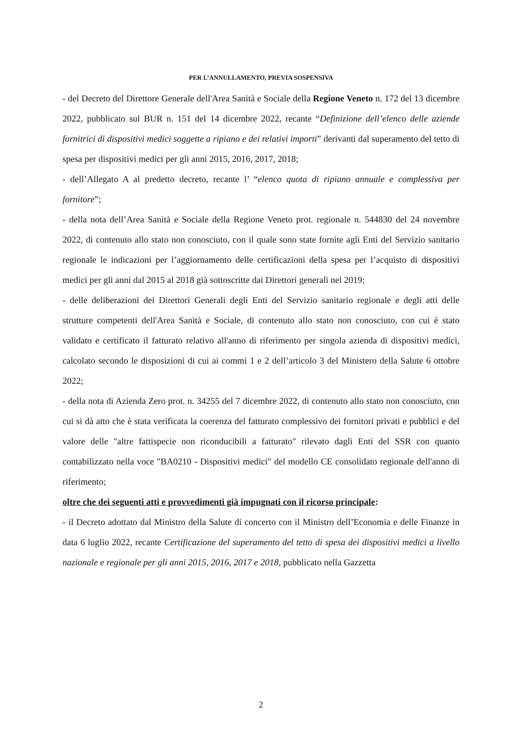PER L’ANNULLAMENTO, PREVIA SOSPENSIVA
- del Decreto del Direttore Generale dell'Area Sanità e Sociale della Regione Veneto n. 172 del 13 dicembre 2022, pubblicato sul BUR n. 151 del 14 dicembre 2022, recante “Definizione dell’elenco delle aziende fornitrici di dispositivi medici soggette a ripiano e dei relativi importi” derivanti dal superamento del tetto di spesa per dispositivi medici per gli anni 2015, 2016, 2017, 2018;
- dell’Allegato A al predetto decreto, recante l’ “elenco quota di ripiano annuale e complessiva per fornitore”;
- della nota dell’Area Sanità e Sociale della Regione Veneto prot. regionale n. 544830 del 24 novembre 2022, di contenuto allo stato non conosciuto, con il quale sono state fornite agli Enti del Servizio sanitario regionale le indicazioni per l’aggiornamento delle certificazioni della spesa per l’acquisto di dispositivi medici per gli anni dal 2015 al 2018 già sottoscritte dai Direttori generali nel 2019;
- delle deliberazioni dei Direttori Generali degli Enti del Servizio sanitario regionale e degli atti delle strutture competenti dell'Area Sanità e Sociale, di contenuto allo stato non conosciuto, con cui è stato validato e certificato il fatturato relativo all'anno di riferimento per singola azienda di dispositivi medici, calcolato secondo le disposizioni di cui ai commi 1 e 2 dell’articolo 3 del Ministero della Salute 6 ottobre 2022;
- della nota di Azienda Zero prot. n. 34255 del 7 dicembre 2022, di contenuto allo stato non conosciuto, con cui si dà atto che è stata verificata la coerenza del fatturato complessivo dei fornitori privati e pubblici e del valore delle "altre fattispecie non riconducibili a fatturato" rilevato dagli Enti del SSR con quanto contabilizzato nella voce "BA0210 - Dispositivi medici" del modello CE consolidato regionale dell'anno di riferimento;
oltre che dei seguenti atti e provvedimenti già impugnati con il ricorso principale:
- il Decreto adottato dal Ministro della Salute di concerto con il Ministro dell’Economia e delle Finanze in data 6 luglio 2022, recante Certificazione del superamento del tetto di spesa dei dispositivi medici a livello nazionale e regionale per gli anni 2015, 2016, 2017 e 2018, pubblicato nella Gazzetta
2